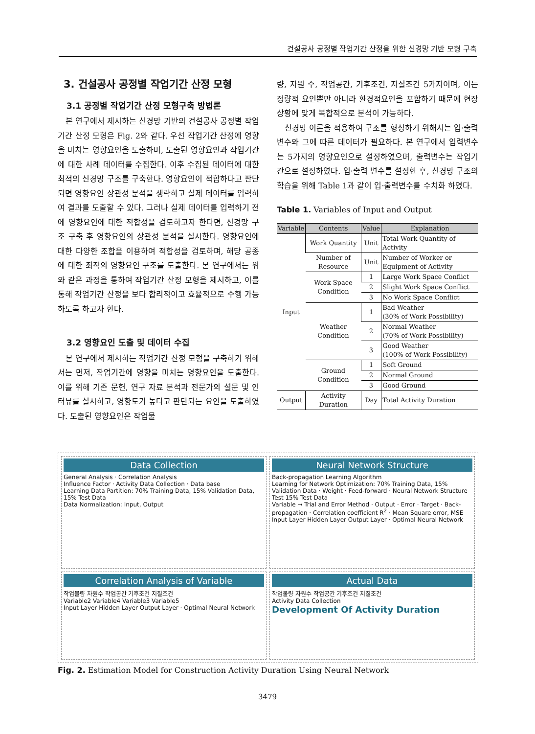건설공사 공정별 작업기간 산정을 위한 신경망 기반 모형 구축
3. 건설공사 공정별 작업기간 산정 모형
3.1 공정별 작업기간 산정 모형구축 방법론
본 연구에서 제시하는 신경망 기반의 건설공사 공정별 작업기간 산정 모형은 Fig. 2와 같다. 우선 작업기간 산정에 영향을 미치는 영향요인을 도출하며, 도출된 영향요인과 작업기간에 대한 사례 데이터를 수집한다. 이후 수집된 데이터에 대한 최적의 신경망 구조를 구축한다. 영향요인이 적합하다고 판단되면 영향요인 상관성 분석을 생략하고 실제 데이터를 입력하여 결과를 도출할 수 있다. 그러나 실제 데이터를 입력하기 전에 영향요인에 대한 적합성을 검토하고자 한다면, 신경망 구조 구축 후 영향요인의 상관성 분석을 실시한다. 영향요인에 대한 다양한 조합을 이용하여 적합성을 검토하며, 해당 공종에 대한 최적의 영향요인 구조를 도출한다. 본 연구에서는 위와 같은 과정을 통하여 작업기간 산정 모형을 제시하고, 이를 통해 작업기간 산정을 보다 합리적이고 효율적으로 수행 가능하도록 하고자 한다.
3.2 영향요인 도출 및 데이터 수집
본 연구에서 제시하는 작업기간 산정 모형을 구축하기 위해서는 먼저, 작업기간에 영향을 미치는 영향요인을 도출한다. 이를 위해 기존 문헌, 연구 자료 분석과 전문가의 설문 및 인터뷰를 실시하고, 영향도가 높다고 판단되는 요인을 도출하였다. 도출된 영향요인은 작업물
량, 자원 수, 작업공간, 기후조건, 지질조건 5가지이며, 이는 정량적 요인뿐만 아니라 환경적요인을 포함하기 때문에 현장상황에 맞게 복합적으로 분석이 가능하다.
신경망 이론을 적용하여 구조를 형성하기 위해서는 입·출력 변수와 그에 따른 데이터가 필요하다. 본 연구에서 입력변수는 5가지의 영향요인으로 설정하였으며, 출력변수는 작업기간으로 설정하였다. 입·출력 변수를 설정한 후, 신경망 구조의 학습을 위해 Table 1과 같이 입·출력변수를 수치화 하였다.
Table 1. Variables of Input and Output
| Variable | Contents | Value | Explanation |
| --- | --- | --- | --- |
| Input | Work Quantity | Unit | Total Work Quantity of Activity |
| | Number of Resource | Unit | Number of Worker or Equipment of Activity |
| | Work Space Condition | 1 | Large Work Space Conflict |
| | | 2 | Slight Work Space Conflict |
| | | 3 | No Work Space Conflict |
| | Weather Condition | 1 | Bad Weather (30% of Work Possibility) |
| | | 2 | Normal Weather (70% of Work Possibility) |
| | | 3 | Good Weather (100% of Work Possibility) |
| | Ground Condition | 1 | Soft Ground |
| | | 2 | Normal Ground |
| | | 3 | Good Ground |
| Output | Activity Duration | Day | Total Activity Duration |
Data Collection
General Analysis · Correlation Analysis
Influence Factor · Activity Data Collection · Data base
Learning Data Partition: 70% Training Data, 15% Validation Data, 15% Test Data
Data Normalization: Input, Output
Neural Network Structure
Back-propagation Learning Algorithm
Learning for Network Optimization: 70% Training Data, 15% Validation Data · Weight · Feed-forward · Neural Network Structure Test 15% Test Data
Variable → Trial and Error Method · Output · Error · Target · Back-propagation · Correlation coefficient R<sup>2</sup> · Mean Square error, MSE
Input Layer Hidden Layer Output Layer · Optimal Neural Network
Correlation Analysis of Variable
작업물량 자원수 작업공간 기후조건 지질조건
Variable2 Variable4 Variable3 Variable5
Input Layer Hidden Layer Output Layer · Optimal Neural Network
Actual Data
작업물량 자원수 작업공간 기후조건 지질조건
Activity Data Collection
Development Of Activity Duration
Fig. 2. Estimation Model for Construction Activity Duration Using Neural Network
3479